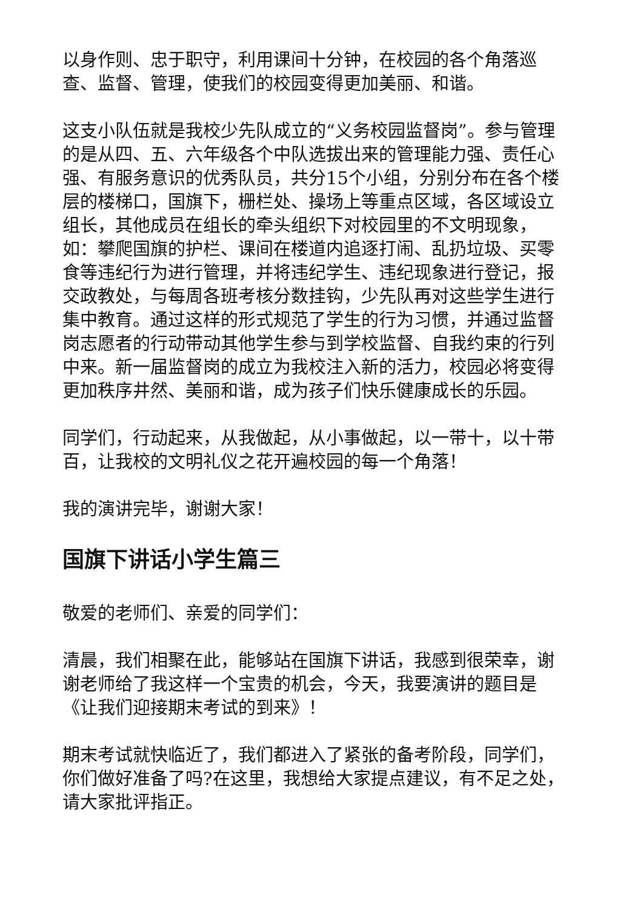以身作则、忠于职守，利用课间十分钟，在校园的各个角落巡查、监督、管理，使我们的校园变得更加美丽、和谐。
这支小队伍就是我校少先队成立的“义务校园监督岗”。参与管理的是从四、五、六年级各个中队选拔出来的管理能力强、责任心强、有服务意识的优秀队员，共分15个小组，分别分布在各个楼层的楼梯口，国旗下，栅栏处、操场上等重点区域，各区域设立组长，其他成员在组长的牵头组织下对校园里的不文明现象，如：攀爬国旗的护栏、课间在楼道内追逐打闹、乱扔垃圾、买零食等违纪行为进行管理，并将违纪学生、违纪现象进行登记，报交政教处，与每周各班考核分数挂钩，少先队再对这些学生进行集中教育。通过这样的形式规范了学生的行为习惯，并通过监督岗志愿者的行动带动其他学生参与到学校监督、自我约束的行列中来。新一届监督岗的成立为我校注入新的活力，校园必将变得更加秩序井然、美丽和谐，成为孩子们快乐健康成长的乐园。
同学们，行动起来，从我做起，从小事做起，以一带十，以十带百，让我校的文明礼仪之花开遍校园的每一个角落！
我的演讲完毕，谢谢大家！
国旗下讲话小学生篇三
敬爱的老师们、亲爱的同学们：
清晨，我们相聚在此，能够站在国旗下讲话，我感到很荣幸，谢谢老师给了我这样一个宝贵的机会，今天，我要演讲的题目是《让我们迎接期末考试的到来》！
期末考试就快临近了，我们都进入了紧张的备考阶段，同学们，你们做好准备了吗?在这里，我想给大家提点建议，有不足之处，请大家批评指正。